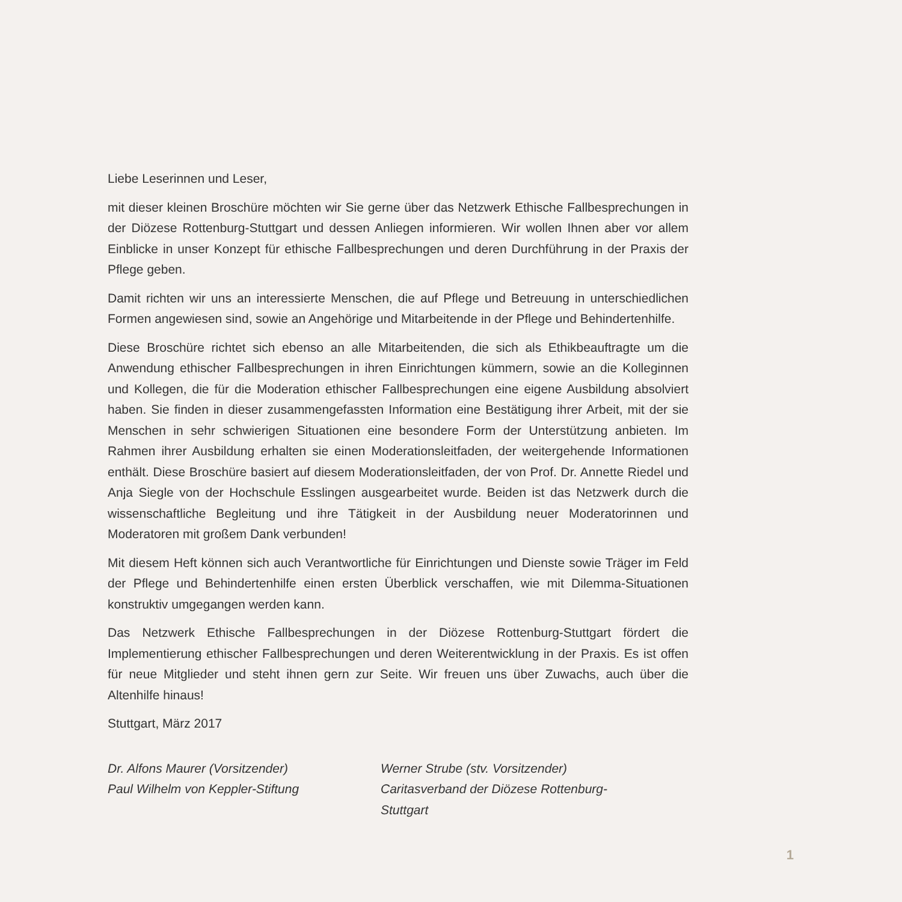Liebe Leserinnen und Leser,
mit dieser kleinen Broschüre möchten wir Sie gerne über das Netzwerk Ethische Fallbesprechungen in der Diözese Rottenburg-Stuttgart und dessen Anliegen informieren. Wir wollen Ihnen aber vor allem Einblicke in unser Konzept für ethische Fallbesprechungen und deren Durchführung in der Praxis der Pflege geben.
Damit richten wir uns an interessierte Menschen, die auf Pflege und Betreuung in unterschiedlichen Formen angewiesen sind, sowie an Angehörige und Mitarbeitende in der Pflege und Behindertenhilfe.
Diese Broschüre richtet sich ebenso an alle Mitarbeitenden, die sich als Ethikbeauftragte um die Anwendung ethischer Fallbesprechungen in ihren Einrichtungen kümmern, sowie an die Kolleginnen und Kollegen, die für die Moderation ethischer Fallbesprechungen eine eigene Ausbildung absolviert haben. Sie finden in dieser zusammengefassten Information eine Bestätigung ihrer Arbeit, mit der sie Menschen in sehr schwierigen Situationen eine besondere Form der Unterstützung anbieten. Im Rahmen ihrer Ausbildung erhalten sie einen Moderationsleitfaden, der weitergehende Informationen enthält. Diese Broschüre basiert auf diesem Moderationsleitfaden, der von Prof. Dr. Annette Riedel und Anja Siegle von der Hochschule Esslingen ausgearbeitet wurde. Beiden ist das Netzwerk durch die wissenschaftliche Begleitung und ihre Tätigkeit in der Ausbildung neuer Moderatorinnen und Moderatoren mit großem Dank verbunden!
Mit diesem Heft können sich auch Verantwortliche für Einrichtungen und Dienste sowie Träger im Feld der Pflege und Behindertenhilfe einen ersten Überblick verschaffen, wie mit Dilemma-Situationen konstruktiv umgegangen werden kann.
Das Netzwerk Ethische Fallbesprechungen in der Diözese Rottenburg-Stuttgart fördert die Implementierung ethischer Fallbesprechungen und deren Weiterentwicklung in der Praxis. Es ist offen für neue Mitglieder und steht ihnen gern zur Seite. Wir freuen uns über Zuwachs, auch über die Altenhilfe hinaus!
Stuttgart, März 2017
Dr. Alfons Maurer (Vorsitzender)
Paul Wilhelm von Keppler-Stiftung
Werner Strube (stv. Vorsitzender)
Caritasverband der Diözese Rottenburg-Stuttgart
1